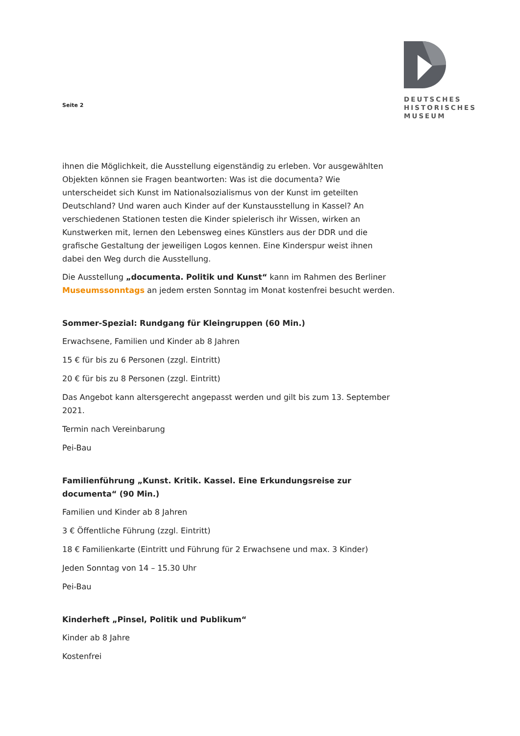Seite 2
DEUTSCHES
HISTORISCHES
MUSEUM
ihnen die Möglichkeit, die Ausstellung eigenständig zu erleben. Vor ausgewählten Objekten können sie Fragen beantworten: Was ist die documenta? Wie unterscheidet sich Kunst im Nationalsozialismus von der Kunst im geteilten Deutschland? Und waren auch Kinder auf der Kunstausstellung in Kassel? An verschiedenen Stationen testen die Kinder spielerisch ihr Wissen, wirken an Kunstwerken mit, lernen den Lebensweg eines Künstlers aus der DDR und die grafische Gestaltung der jeweiligen Logos kennen. Eine Kinderspur weist ihnen dabei den Weg durch die Ausstellung.
Die Ausstellung „documenta. Politik und Kunst“ kann im Rahmen des Berliner Museumssonntags an jedem ersten Sonntag im Monat kostenfrei besucht werden.
Sommer-Spezial: Rundgang für Kleingruppen (60 Min.)
Erwachsene, Familien und Kinder ab 8 Jahren
15 € für bis zu 6 Personen (zzgl. Eintritt)
20 € für bis zu 8 Personen (zzgl. Eintritt)
Das Angebot kann altersgerecht angepasst werden und gilt bis zum 13. September 2021.
Termin nach Vereinbarung
Pei-Bau
Familienführung „Kunst. Kritik. Kassel. Eine Erkundungsreise zur documenta“ (90 Min.)
Familien und Kinder ab 8 Jahren
3 € Öffentliche Führung (zzgl. Eintritt)
18 € Familienkarte (Eintritt und Führung für 2 Erwachsene und max. 3 Kinder)
Jeden Sonntag von 14 – 15.30 Uhr
Pei-Bau
Kinderheft „Pinsel, Politik und Publikum“
Kinder ab 8 Jahre
Kostenfrei